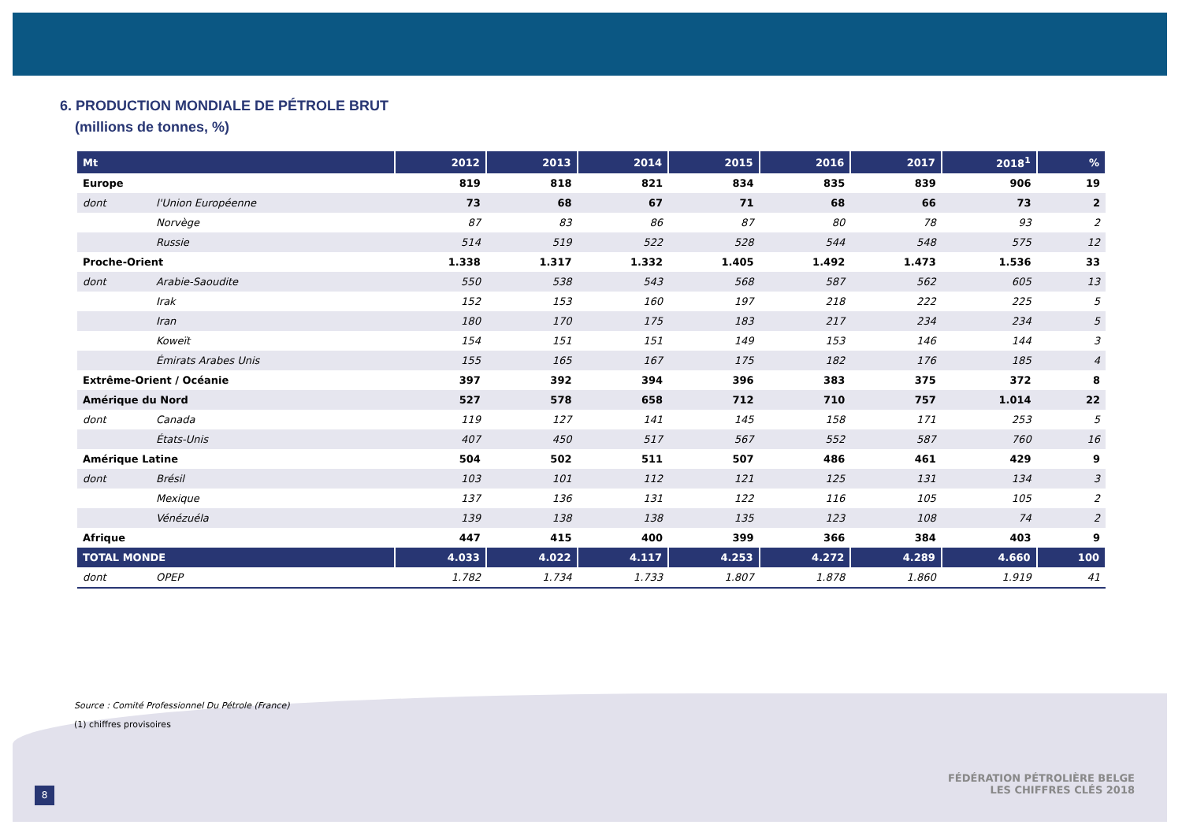6. PRODUCTION MONDIALE DE PÉTROLE BRUT
(millions de tonnes, %)
| Mt | | 2012 | 2013 | 2014 | 2015 | 2016 | 2017 | 2018<sup>1</sup> | % |
| --- | --- | --- | --- | --- | --- | --- | --- | --- | --- |
| Europe | | 819 | 818 | 821 | 834 | 835 | 839 | 906 | 19 |
| dont | l'Union Européenne | 73 | 68 | 67 | 71 | 68 | 66 | 73 | 2 |
| | Norvège | 87 | 83 | 86 | 87 | 80 | 78 | 93 | 2 |
| | Russie | 514 | 519 | 522 | 528 | 544 | 548 | 575 | 12 |
| Proche-Orient | | 1.338 | 1.317 | 1.332 | 1.405 | 1.492 | 1.473 | 1.536 | 33 |
| dont | Arabie-Saoudite | 550 | 538 | 543 | 568 | 587 | 562 | 605 | 13 |
| | Irak | 152 | 153 | 160 | 197 | 218 | 222 | 225 | 5 |
| | Iran | 180 | 170 | 175 | 183 | 217 | 234 | 234 | 5 |
| | Koweït | 154 | 151 | 151 | 149 | 153 | 146 | 144 | 3 |
| | Émirats Arabes Unis | 155 | 165 | 167 | 175 | 182 | 176 | 185 | 4 |
| Extrême-Orient / Océanie | | 397 | 392 | 394 | 396 | 383 | 375 | 372 | 8 |
| Amérique du Nord | | 527 | 578 | 658 | 712 | 710 | 757 | 1.014 | 22 |
| dont | Canada | 119 | 127 | 141 | 145 | 158 | 171 | 253 | 5 |
| | États-Unis | 407 | 450 | 517 | 567 | 552 | 587 | 760 | 16 |
| Amérique Latine | | 504 | 502 | 511 | 507 | 486 | 461 | 429 | 9 |
| dont | Brésil | 103 | 101 | 112 | 121 | 125 | 131 | 134 | 3 |
| | Mexique | 137 | 136 | 131 | 122 | 116 | 105 | 105 | 2 |
| | Vénézuéla | 139 | 138 | 138 | 135 | 123 | 108 | 74 | 2 |
| Afrique | | 447 | 415 | 400 | 399 | 366 | 384 | 403 | 9 |
| TOTAL MONDE | | 4.033 | 4.022 | 4.117 | 4.253 | 4.272 | 4.289 | 4.660 | 100 |
| dont | OPEP | 1.782 | 1.734 | 1.733 | 1.807 | 1.878 | 1.860 | 1.919 | 41 |
Source : Comité Professionnel Du Pétrole (France)
(1) chiffres provisoires
FÉDÉRATION PÉTROLIÈRE BELGE
LES CHIFFRES CLÉS 2018
8